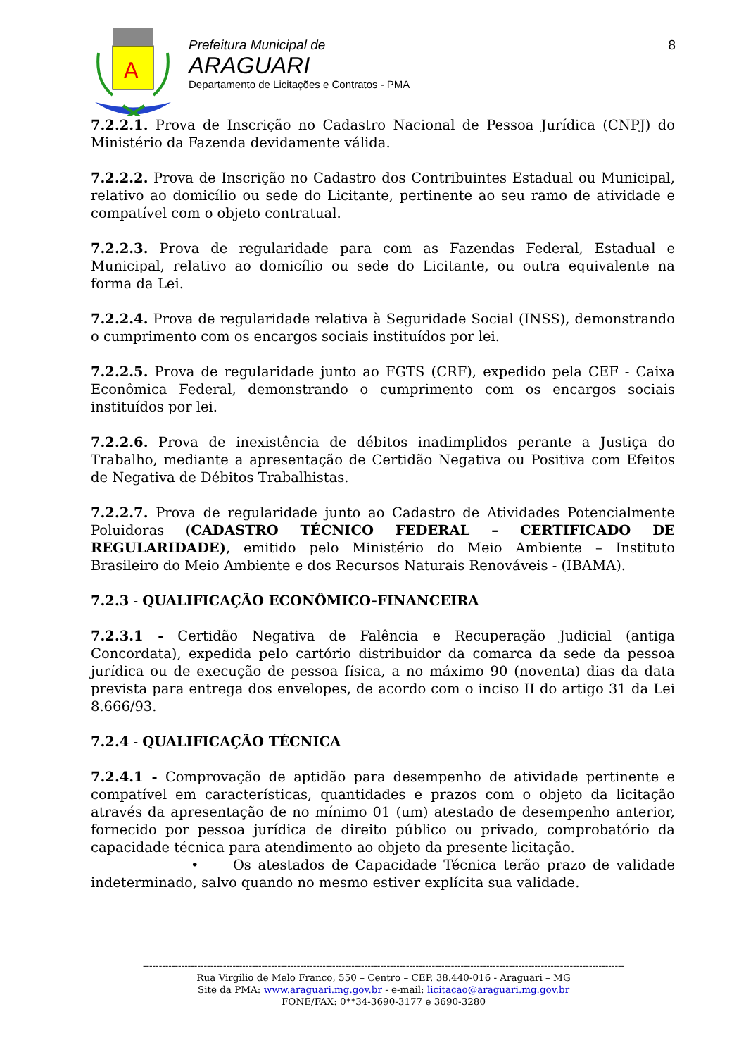A
Prefeitura Municipal de
ARAGUARI
Departamento de Licitações e Contratos - PMA
8
7.2.2.1. Prova de Inscrição no Cadastro Nacional de Pessoa Jurídica (CNPJ) do Ministério da Fazenda devidamente válida.
7.2.2.2. Prova de Inscrição no Cadastro dos Contribuintes Estadual ou Municipal, relativo ao domicílio ou sede do Licitante, pertinente ao seu ramo de atividade e compatível com o objeto contratual.
7.2.2.3. Prova de regularidade para com as Fazendas Federal, Estadual e Municipal, relativo ao domicílio ou sede do Licitante, ou outra equivalente na forma da Lei.
7.2.2.4. Prova de regularidade relativa à Seguridade Social (INSS), demonstrando o cumprimento com os encargos sociais instituídos por lei.
7.2.2.5. Prova de regularidade junto ao FGTS (CRF), expedido pela CEF - Caixa Econômica Federal, demonstrando o cumprimento com os encargos sociais instituídos por lei.
7.2.2.6. Prova de inexistência de débitos inadimplidos perante a Justiça do Trabalho, mediante a apresentação de Certidão Negativa ou Positiva com Efeitos de Negativa de Débitos Trabalhistas.
7.2.2.7. Prova de regularidade junto ao Cadastro de Atividades Potencialmente Poluidoras (CADASTRO TÉCNICO FEDERAL – CERTIFICADO DE REGULARIDADE), emitido pelo Ministério do Meio Ambiente – Instituto Brasileiro do Meio Ambiente e dos Recursos Naturais Renováveis - (IBAMA).
7.2.3 - QUALIFICAÇÃO ECONÔMICO-FINANCEIRA
7.2.3.1 - Certidão Negativa de Falência e Recuperação Judicial (antiga Concordata), expedida pelo cartório distribuidor da comarca da sede da pessoa jurídica ou de execução de pessoa física, a no máximo 90 (noventa) dias da data prevista para entrega dos envelopes, de acordo com o inciso II do artigo 31 da Lei 8.666/93.
7.2.4 - QUALIFICAÇÃO TÉCNICA
7.2.4.1 - Comprovação de aptidão para desempenho de atividade pertinente e compatível em características, quantidades e prazos com o objeto da licitação através da apresentação de no mínimo 01 (um) atestado de desempenho anterior, fornecido por pessoa jurídica de direito público ou privado, comprobatório da capacidade técnica para atendimento ao objeto da presente licitação.
• Os atestados de Capacidade Técnica terão prazo de validade indeterminado, salvo quando no mesmo estiver explícita sua validade.
------------------------------------------------------------------------------------------------------------------------------------------------------
Rua Virgilio de Melo Franco, 550 – Centro – CEP. 38.440-016 - Araguari – MG
Site da PMA: www.araguari.mg.gov.br - e-mail: licitacao@araguari.mg.gov.br
FONE/FAX: 0**34-3690-3177 e 3690-3280